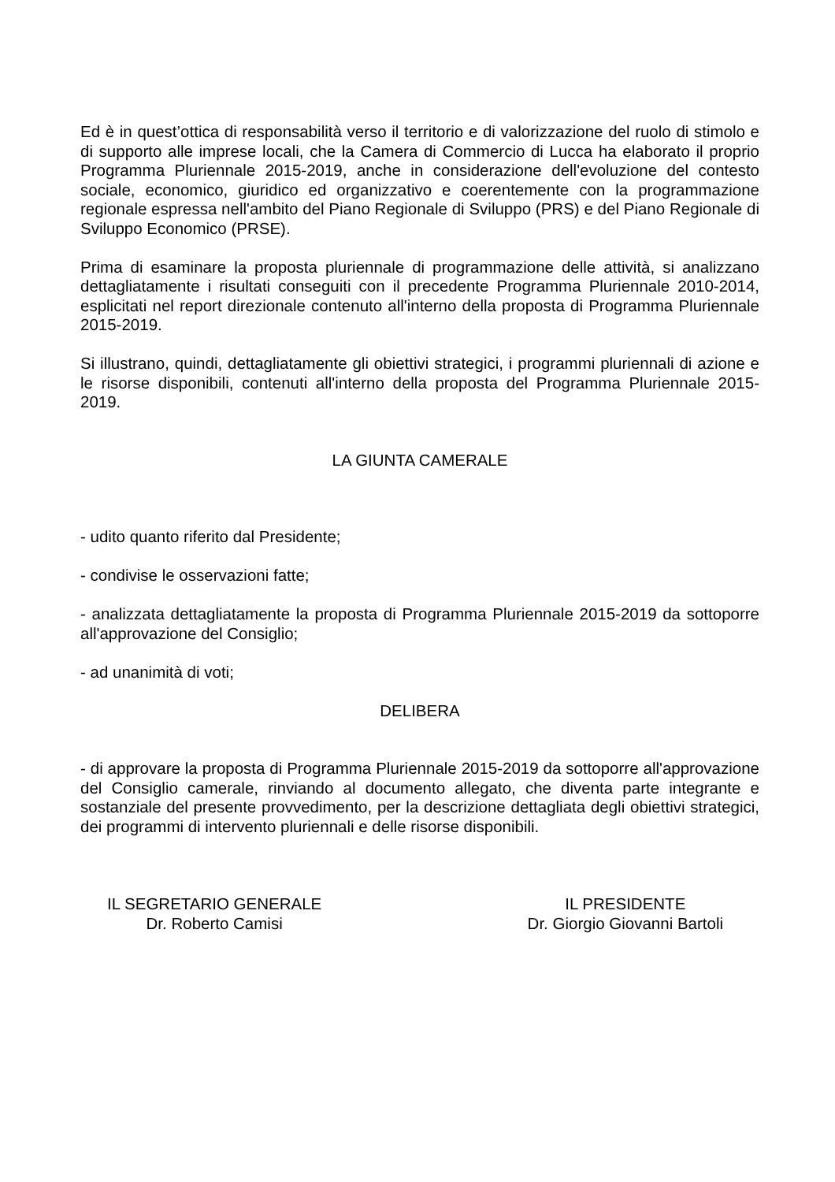Ed è in quest’ottica di responsabilità verso il territorio e di valorizzazione del ruolo di stimolo e di supporto alle imprese locali, che la Camera di Commercio di Lucca ha elaborato il proprio Programma Pluriennale 2015-2019, anche in considerazione dell'evoluzione del contesto sociale, economico, giuridico ed organizzativo e coerentemente con la programmazione regionale espressa nell'ambito del Piano Regionale di Sviluppo (PRS) e del Piano Regionale di Sviluppo Economico (PRSE).
Prima di esaminare la proposta pluriennale di programmazione delle attività, si analizzano dettagliatamente i risultati conseguiti con il precedente Programma Pluriennale 2010-2014, esplicitati nel report direzionale contenuto all'interno della proposta di Programma Pluriennale 2015-2019.
Si illustrano, quindi, dettagliatamente gli obiettivi strategici, i programmi pluriennali di azione e le risorse disponibili, contenuti all'interno della proposta del Programma Pluriennale 2015-2019.
LA GIUNTA CAMERALE
- udito quanto riferito dal Presidente;
- condivise le osservazioni fatte;
- analizzata dettagliatamente la proposta di Programma Pluriennale 2015-2019 da sottoporre all'approvazione del Consiglio;
- ad unanimità di voti;
DELIBERA
- di approvare la proposta di Programma Pluriennale 2015-2019 da sottoporre all'approvazione del Consiglio camerale, rinviando al documento allegato, che diventa parte integrante e sostanziale del presente provvedimento, per la descrizione dettagliata degli obiettivi strategici, dei programmi di intervento pluriennali e delle risorse disponibili.
IL SEGRETARIO GENERALE
Dr. Roberto Camisi
IL PRESIDENTE
Dr. Giorgio Giovanni Bartoli